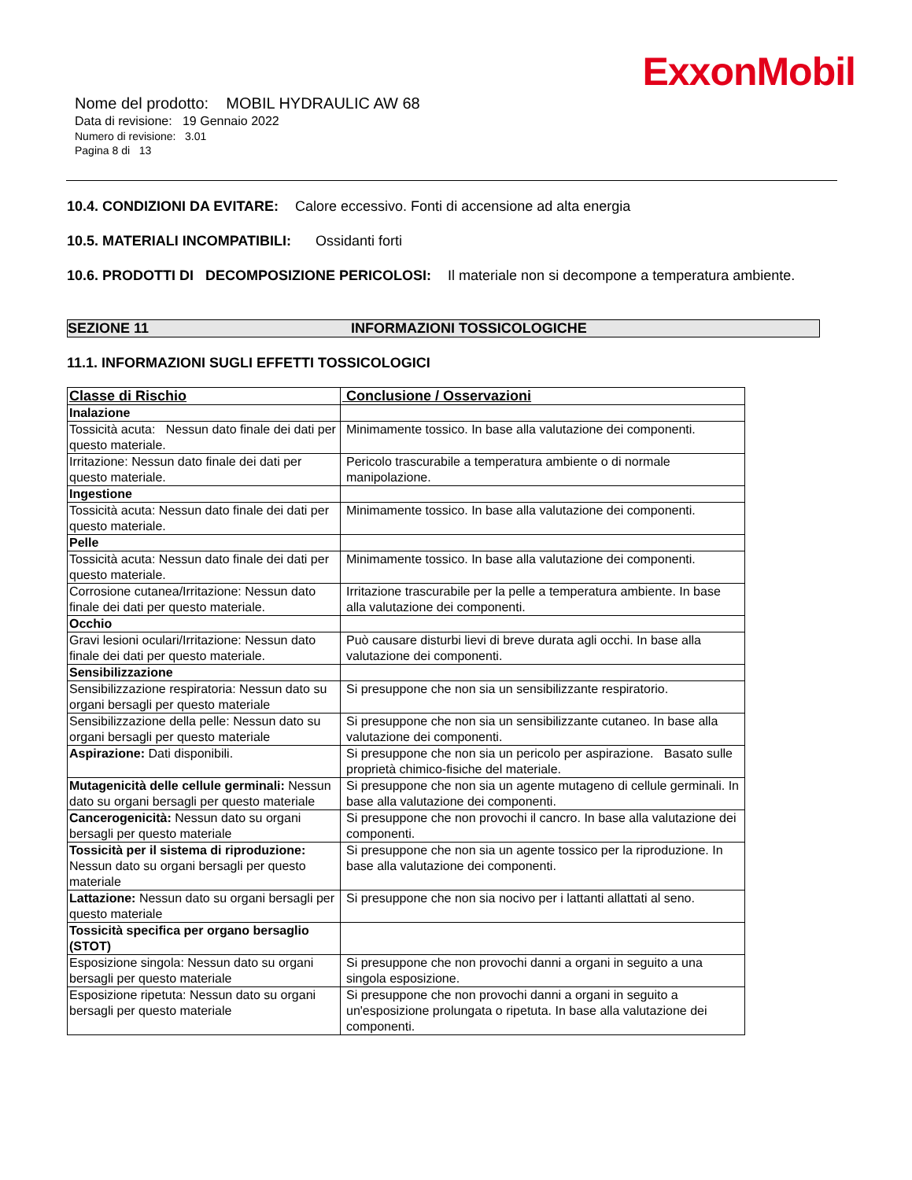ExxonMobil
Nome del prodotto: MOBIL HYDRAULIC AW 68
Data di revisione: 19 Gennaio 2022
Numero di revisione: 3.01
Pagina 8 di 13
10.4. CONDIZIONI DA EVITARE: Calore eccessivo. Fonti di accensione ad alta energia
10.5. MATERIALI INCOMPATIBILI: Ossidanti forti
10.6. PRODOTTI DI DECOMPOSIZIONE PERICOLOSI: Il materiale non si decompone a temperatura ambiente.
SEZIONE 11 INFORMAZIONI TOSSICOLOGICHE
11.1. INFORMAZIONI SUGLI EFFETTI TOSSICOLOGICI
| Classe di Rischio | Conclusione / Osservazioni |
| --- | --- |
| Inalazione | |
| Tossicità acuta: Nessun dato finale dei dati per questo materiale. | Minimamente tossico. In base alla valutazione dei componenti. |
| Irritazione: Nessun dato finale dei dati per questo materiale. | Pericolo trascurabile a temperatura ambiente o di normale manipolazione. |
| Ingestione | |
| Tossicità acuta: Nessun dato finale dei dati per questo materiale. | Minimamente tossico. In base alla valutazione dei componenti. |
| Pelle | |
| Tossicità acuta: Nessun dato finale dei dati per questo materiale. | Minimamente tossico. In base alla valutazione dei componenti. |
| Corrosione cutanea/Irritazione: Nessun dato finale dei dati per questo materiale. | Irritazione trascurabile per la pelle a temperatura ambiente. In base alla valutazione dei componenti. |
| Occhio | |
| Gravi lesioni oculari/Irritazione: Nessun dato finale dei dati per questo materiale. | Può causare disturbi lievi di breve durata agli occhi. In base alla valutazione dei componenti. |
| Sensibilizzazione | |
| Sensibilizzazione respiratoria: Nessun dato su organi bersagli per questo materiale | Si presuppone che non sia un sensibilizzante respiratorio. |
| Sensibilizzazione della pelle: Nessun dato su organi bersagli per questo materiale | Si presuppone che non sia un sensibilizzante cutaneo. In base alla valutazione dei componenti. |
| Aspirazione: Dati disponibili. | Si presuppone che non sia un pericolo per aspirazione. Basato sulle proprietà chimico-fisiche del materiale. |
| Mutagenicità delle cellule germinali: Nessun dato su organi bersagli per questo materiale | Si presuppone che non sia un agente mutageno di cellule germinali. In base alla valutazione dei componenti. |
| Cancerogenicità: Nessun dato su organi bersagli per questo materiale | Si presuppone che non provochi il cancro. In base alla valutazione dei componenti. |
| Tossicità per il sistema di riproduzione: Nessun dato su organi bersagli per questo materiale | Si presuppone che non sia un agente tossico per la riproduzione. In base alla valutazione dei componenti. |
| Lattazione: Nessun dato su organi bersagli per questo materiale | Si presuppone che non sia nocivo per i lattanti allattati al seno. |
| Tossicità specifica per organo bersaglio (STOT) | |
| Esposizione singola: Nessun dato su organi bersagli per questo materiale | Si presuppone che non provochi danni a organi in seguito a una singola esposizione. |
| Esposizione ripetuta: Nessun dato su organi bersagli per questo materiale | Si presuppone che non provochi danni a organi in seguito a un'esposizione prolungata o ripetuta. In base alla valutazione dei componenti. |